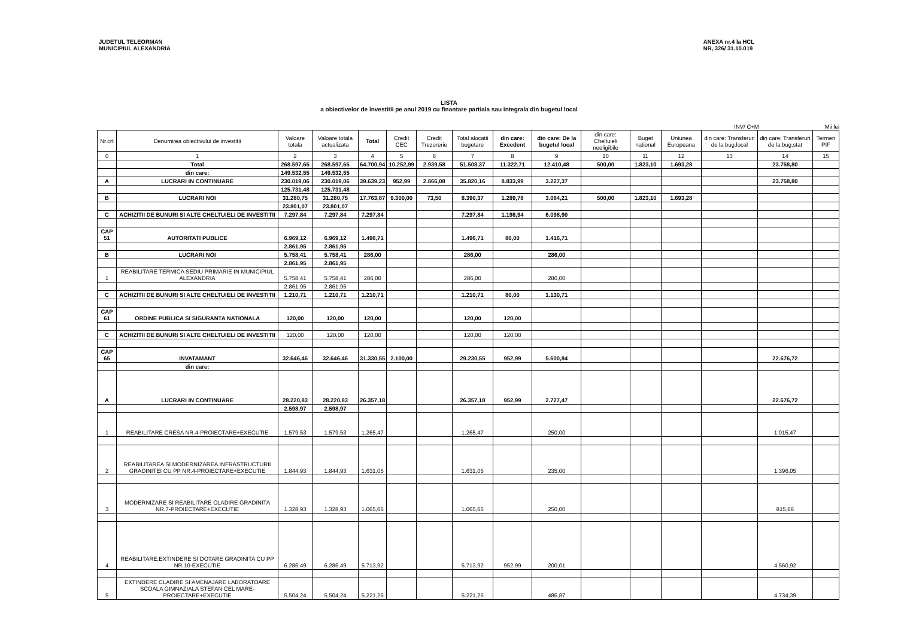JUDETUL TELEORMAN
MUNICIPIUL ALEXANDRIA
ANEXA nr.4 la HCL
NR, 326/ 31.10.019
LISTA
a obiectivelor de investitii pe anul 2019 cu finantare partiala sau integrala din bugetul local
INV/ C+M Mii lei
| Nr.crt | Denumirea obiectivului de investitii | Valoare totala | Valoare totala actualizata | Total | Credit CEC | Credit Trezorerie | Total alocatii bugetare | din care: Excedent | din care: De la bugetul local | din care: Cheltuieli neeligibile | Buget national | Uniunea Europeana | din care: Transferuri de la bug.local | din care: Transferuri de la bug.stat | Termen PIF |
| --- | --- | --- | --- | --- | --- | --- | --- | --- | --- | --- | --- | --- | --- | --- | --- |
| 0 | 1 | 2 | 3 | 4 | 5 | 6 | 7 | 8 | 9 | 10 | 11 | 12 | 13 | 14 | 15 |
| | Total | 268.597,65 | 268.597,65 | 64.700,94 | 10.252,99 | 2.939,58 | 51.508,37 | 11.322,71 | 12.410,48 | 500,00 | 1.823,10 | 1.693,28 | | 23.758,80 | |
| | din care: | 149.532,55 | 149.532,55 | | | | | | | | | | | | |
| A | LUCRARI IN CONTINUARE | 230.019,06 | 230.019,06 | 39.639,23 | 952,99 | 2.866,08 | 35.820,16 | 8.833,99 | 3.227,37 | | | | | 23.758,80 | |
| | | 125.731,48 | 125.731,48 | | | | | | | | | | | | |
| B | LUCRARI NOI | 31.280,75 | 31.280,75 | 17.763,87 | 9.300,00 | 73,50 | 8.390,37 | 1.289,78 | 3.084,21 | 500,00 | 1.823,10 | 1.693,28 | | | |
| | | 23.801,07 | 23.801,07 | | | | | | | | | | | | |
| C | ACHIZITII DE BUNURI SI ALTE CHELTUIELI DE INVESTITII | 7.297,84 | 7.297,84 | 7.297,84 | | | 7.297,84 | 1.198,94 | 6.098,90 | | | | | | |
| CAP 51 | AUTORITATI PUBLICE | 6.969,12 | 6.969,12 | 1.496,71 | | | 1.496,71 | 80,00 | 1.416,71 | | | | | | |
| | | 2.861,95 | 2.861,95 | | | | | | | | | | | | |
| B | LUCRARI NOI | 5.758,41 | 5.758,41 | 286,00 | | | 286,00 | | 286,00 | | | | | | |
| | | 2.861,95 | 2.861,95 | | | | | | | | | | | | |
| 1 | REABILITARE TERMICA SEDIU PRIMARIE IN MUNICIPIUL ALEXANDRIA | 5.758,41 | 5.758,41 | 286,00 | | | 286,00 | | 286,00 | | | | | | |
| | | 2.861,95 | 2.861,95 | | | | | | | | | | | | |
| C | ACHIZITII DE BUNURI SI ALTE CHELTUIELI DE INVESTITII | 1.210,71 | 1.210,71 | 1.210,71 | | | 1.210,71 | 80,00 | 1.130,71 | | | | | | |
| CAP 61 | ORDINE PUBLICA SI SIGURANTA NATIONALA | 120,00 | 120,00 | 120,00 | | | 120,00 | 120,00 | | | | | | | |
| C | ACHIZITII DE BUNURI SI ALTE CHELTUIELI DE INVESTITII | 120,00 | 120,00 | 120,00 | | | 120,00 | 120,00 | | | | | | | |
| CAP 65 | INVATAMANT | 32.646,46 | 32.646,46 | 31.330,55 | 2.100,00 | | 29.230,55 | 952,99 | 5.600,84 | | | | | 22.676,72 | |
| | din care: | | | | | | | | | | | | | | |
| A | LUCRARI IN CONTINUARE | 28.220,83 | 28.220,83 | 26.357,18 | | | 26.357,18 | 952,99 | 2.727,47 | | | | | 22.676,72 | |
| | | 2.598,97 | 2.598,97 | | | | | | | | | | | | |
| 1 | REABILITARE CRESA NR.4-PROIECTARE+EXECUTIE | 1.579,53 | 1.579,53 | 1.265,47 | | | 1.265,47 | | 250,00 | | | | | 1.015,47 | |
| 2 | REABILITAREA SI MODERNIZAREA INFRASTRUCTURII GRADINITEI CU PP NR.4-PROIECTARE+EXECUTIE | 1.844,93 | 1.844,93 | 1.631,05 | | | 1.631,05 | | 235,00 | | | | | 1.396,05 | |
| 3 | MODERNIZARE SI REABILITARE CLADIRE GRADINITA NR.7-PROIECTARE+EXECUTIE | 1.328,93 | 1.328,93 | 1.065,66 | | | 1.065,66 | | 250,00 | | | | | 815,66 | |
| 4 | REABILITARE,EXTINDERE SI DOTARE GRADINITA CU PP NR.10-EXECUTIE | 6.286,49 | 6.286,49 | 5.713,92 | | | 5.713,92 | 952,99 | 200,01 | | | | | 4.560,92 | |
| 5 | EXTINDERE CLADIRE SI AMENAJARE LABORATOARE SCOALA GIMNAZIALA STEFAN CEL MARE-PROIECTARE+EXECUTIE | 5.504,24 | 5.504,24 | 5.221,26 | | | 5.221,26 | | 486,87 | | | | | 4.734,39 | |